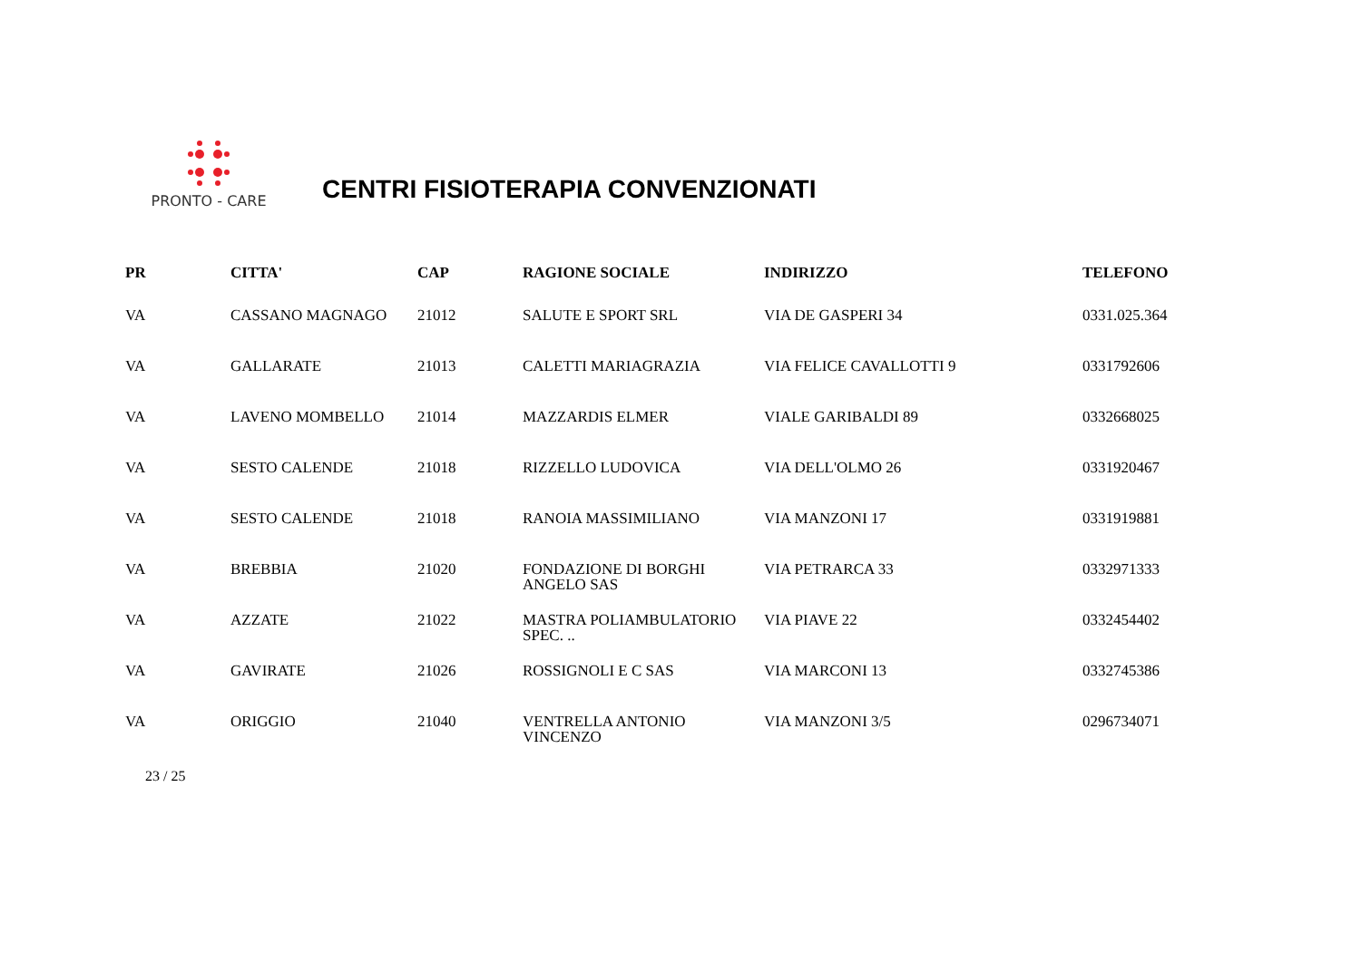PRONTO - CARE
CENTRI FISIOTERAPIA CONVENZIONATI
| PR | CITTA' | CAP | RAGIONE SOCIALE | INDIRIZZO | TELEFONO |
| --- | --- | --- | --- | --- | --- |
| VA | CASSANO MAGNAGO | 21012 | SALUTE E SPORT SRL | VIA DE GASPERI 34 | 0331.025.364 |
| VA | GALLARATE | 21013 | CALETTI MARIAGRAZIA | VIA FELICE CAVALLOTTI 9 | 0331792606 |
| VA | LAVENO MOMBELLO | 21014 | MAZZARDIS ELMER | VIALE GARIBALDI 89 | 0332668025 |
| VA | SESTO CALENDE | 21018 | RIZZELLO LUDOVICA | VIA DELL'OLMO 26 | 0331920467 |
| VA | SESTO CALENDE | 21018 | RANOIA MASSIMILIANO | VIA MANZONI 17 | 0331919881 |
| VA | BREBBIA | 21020 | FONDAZIONE DI BORGHI ANGELO SAS | VIA PETRARCA 33 | 0332971333 |
| VA | AZZATE | 21022 | MASTRA POLIAMBULATORIO SPEC. .. | VIA PIAVE 22 | 0332454402 |
| VA | GAVIRATE | 21026 | ROSSIGNOLI E C SAS | VIA MARCONI 13 | 0332745386 |
| VA | ORIGGIO | 21040 | VENTRELLA ANTONIO VINCENZO | VIA MANZONI 3/5 | 0296734071 |
23 / 25